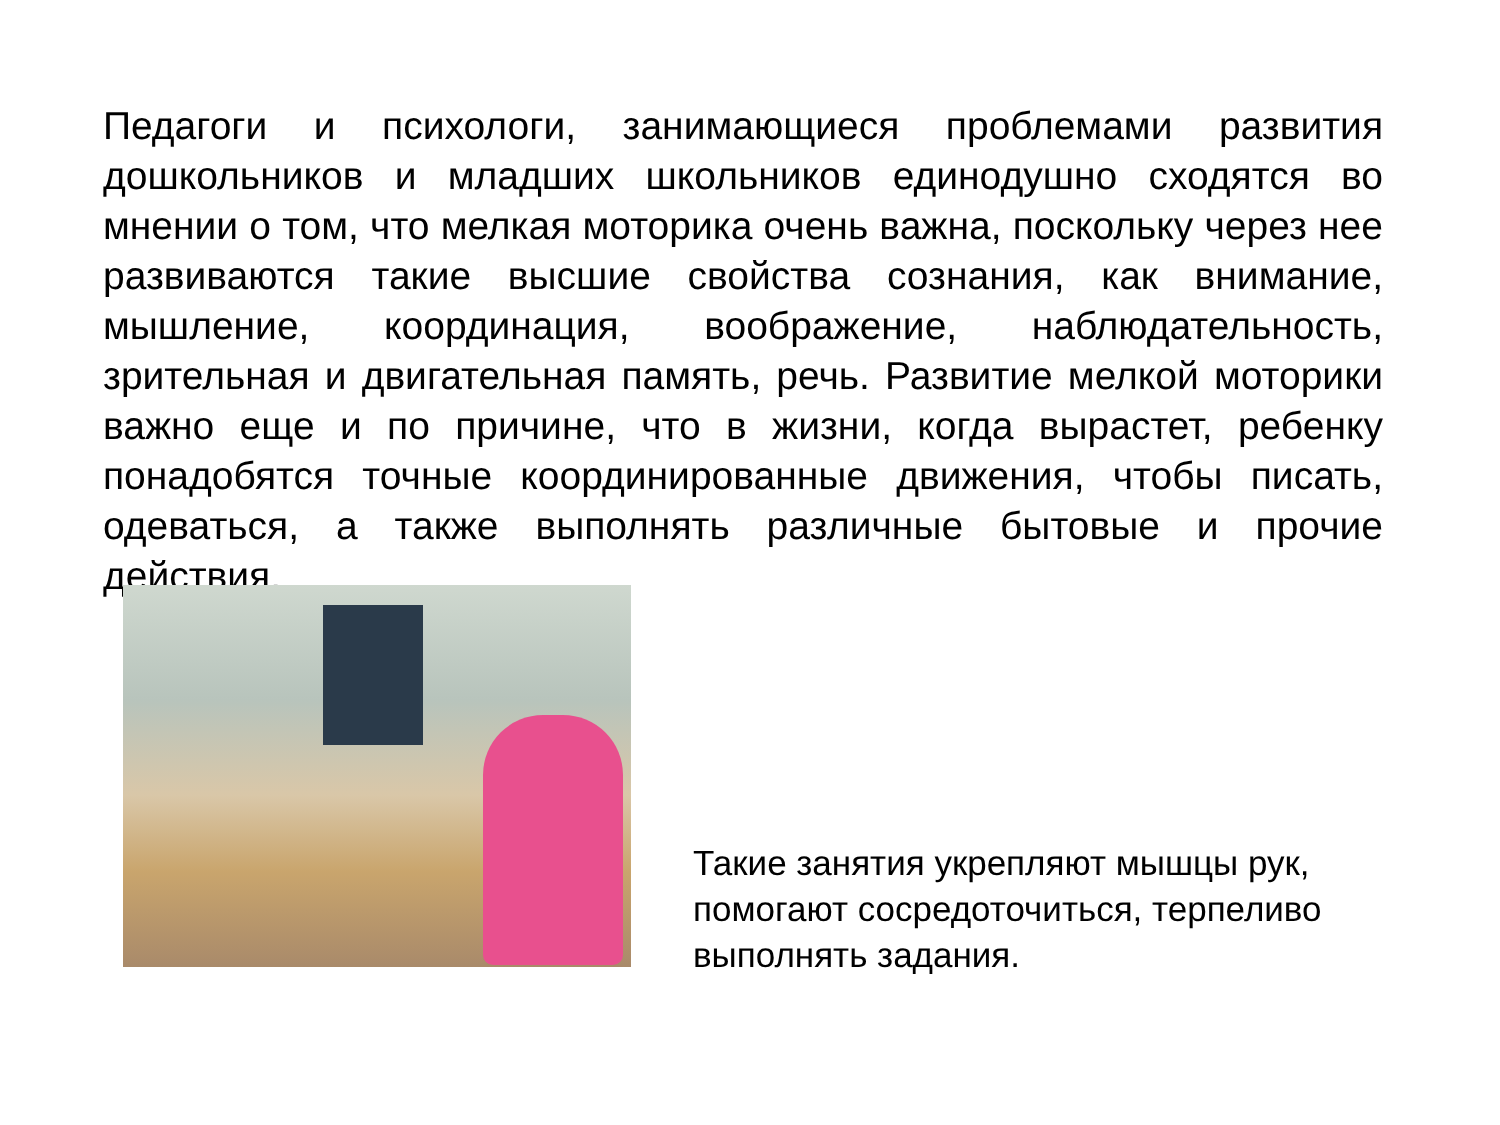Педагоги и психологи, занимающиеся проблемами развития дошкольников и младших школьников единодушно сходятся во мнении о том, что мелкая моторика очень важна, поскольку через нее развиваются такие высшие свойства сознания, как внимание, мышление, координация, воображение, наблюдательность, зрительная и двигательная память, речь. Развитие мелкой моторики важно еще и по причине, что в жизни, когда вырастет, ребенку понадобятся точные координированные движения, чтобы писать, одеваться, а также выполнять различные бытовые и прочие действия.
Такие занятия укрепляют мышцы рук, помогают сосредоточиться, терпеливо выполнять задания.